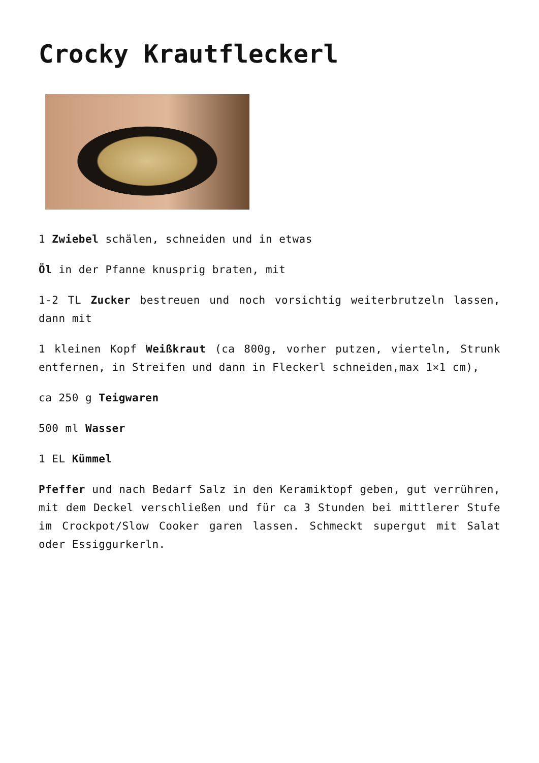Crocky Krautfleckerl
1 Zwiebel schälen, schneiden und in etwas
Öl in der Pfanne knusprig braten, mit
1-2 TL Zucker bestreuen und noch vorsichtig weiterbrutzeln lassen, dann mit
1 kleinen Kopf Weißkraut (ca 800g, vorher putzen, vierteln, Strunk entfernen, in Streifen und dann in Fleckerl schneiden,max 1×1 cm),
ca 250 g Teigwaren
500 ml Wasser
1 EL Kümmel
Pfeffer und nach Bedarf Salz in den Keramiktopf geben, gut verrühren, mit dem Deckel verschließen und für ca 3 Stunden bei mittlerer Stufe im Crockpot/Slow Cooker garen lassen. Schmeckt supergut mit Salat oder Essiggurkerln.